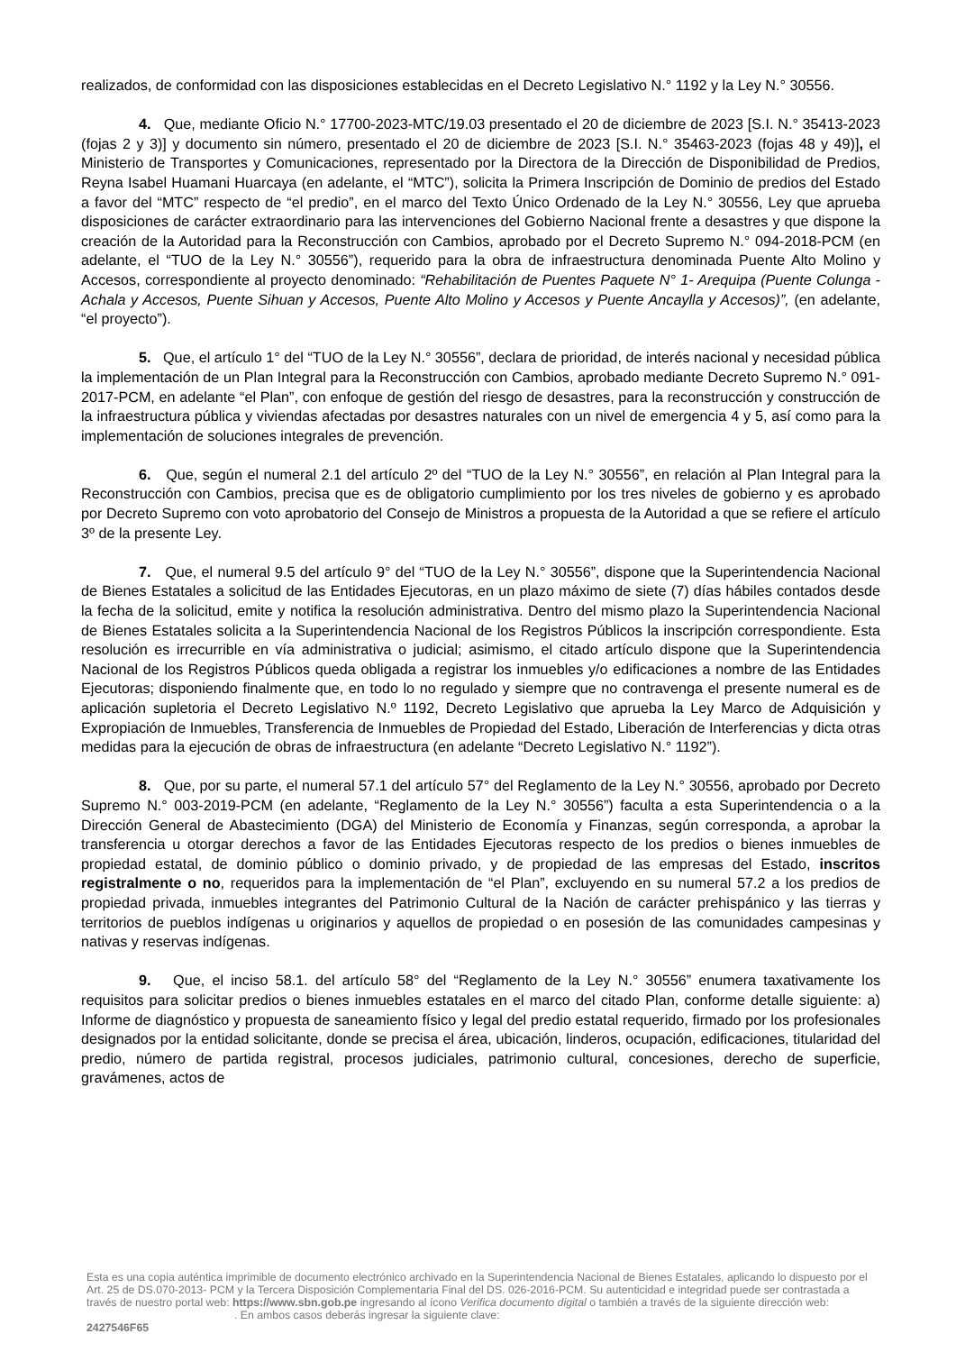realizados, de conformidad con las disposiciones establecidas en el Decreto Legislativo N.° 1192 y la Ley N.° 30556.
4. Que, mediante Oficio N.° 17700-2023-MTC/19.03 presentado el 20 de diciembre de 2023 [S.I. N.° 35413-2023 (fojas 2 y 3)] y documento sin número, presentado el 20 de diciembre de 2023 [S.I. N.° 35463-2023 (fojas 48 y 49)], el Ministerio de Transportes y Comunicaciones, representado por la Directora de la Dirección de Disponibilidad de Predios, Reyna Isabel Huamani Huarcaya (en adelante, el “MTC”), solicita la Primera Inscripción de Dominio de predios del Estado a favor del “MTC” respecto de “el predio”, en el marco del Texto Único Ordenado de la Ley N.° 30556, Ley que aprueba disposiciones de carácter extraordinario para las intervenciones del Gobierno Nacional frente a desastres y que dispone la creación de la Autoridad para la Reconstrucción con Cambios, aprobado por el Decreto Supremo N.° 094-2018-PCM (en adelante, el “TUO de la Ley N.° 30556”), requerido para la obra de infraestructura denominada Puente Alto Molino y Accesos, correspondiente al proyecto denominado: “Rehabilitación de Puentes Paquete N° 1- Arequipa (Puente Colunga - Achala y Accesos, Puente Sihuan y Accesos, Puente Alto Molino y Accesos y Puente Ancaylla y Accesos)”, (en adelante, “el proyecto”).
5. Que, el artículo 1° del “TUO de la Ley N.° 30556”, declara de prioridad, de interés nacional y necesidad pública la implementación de un Plan Integral para la Reconstrucción con Cambios, aprobado mediante Decreto Supremo N.° 091-2017-PCM, en adelante “el Plan”, con enfoque de gestión del riesgo de desastres, para la reconstrucción y construcción de la infraestructura pública y viviendas afectadas por desastres naturales con un nivel de emergencia 4 y 5, así como para la implementación de soluciones integrales de prevención.
6. Que, según el numeral 2.1 del artículo 2º del “TUO de la Ley N.° 30556”, en relación al Plan Integral para la Reconstrucción con Cambios, precisa que es de obligatorio cumplimiento por los tres niveles de gobierno y es aprobado por Decreto Supremo con voto aprobatorio del Consejo de Ministros a propuesta de la Autoridad a que se refiere el artículo 3º de la presente Ley.
7. Que, el numeral 9.5 del artículo 9° del “TUO de la Ley N.° 30556”, dispone que la Superintendencia Nacional de Bienes Estatales a solicitud de las Entidades Ejecutoras, en un plazo máximo de siete (7) días hábiles contados desde la fecha de la solicitud, emite y notifica la resolución administrativa. Dentro del mismo plazo la Superintendencia Nacional de Bienes Estatales solicita a la Superintendencia Nacional de los Registros Públicos la inscripción correspondiente. Esta resolución es irrecurrible en vía administrativa o judicial; asimismo, el citado artículo dispone que la Superintendencia Nacional de los Registros Públicos queda obligada a registrar los inmuebles y/o edificaciones a nombre de las Entidades Ejecutoras; disponiendo finalmente que, en todo lo no regulado y siempre que no contravenga el presente numeral es de aplicación supletoria el Decreto Legislativo N.º 1192, Decreto Legislativo que aprueba la Ley Marco de Adquisición y Expropiación de Inmuebles, Transferencia de Inmuebles de Propiedad del Estado, Liberación de Interferencias y dicta otras medidas para la ejecución de obras de infraestructura (en adelante “Decreto Legislativo N.° 1192”).
8. Que, por su parte, el numeral 57.1 del artículo 57° del Reglamento de la Ley N.° 30556, aprobado por Decreto Supremo N.° 003-2019-PCM (en adelante, “Reglamento de la Ley N.° 30556”) faculta a esta Superintendencia o a la Dirección General de Abastecimiento (DGA) del Ministerio de Economía y Finanzas, según corresponda, a aprobar la transferencia u otorgar derechos a favor de las Entidades Ejecutoras respecto de los predios o bienes inmuebles de propiedad estatal, de dominio público o dominio privado, y de propiedad de las empresas del Estado, inscritos registralmente o no, requeridos para la implementación de “el Plan”, excluyendo en su numeral 57.2 a los predios de propiedad privada, inmuebles integrantes del Patrimonio Cultural de la Nación de carácter prehispánico y las tierras y territorios de pueblos indígenas u originarios y aquellos de propiedad o en posesión de las comunidades campesinas y nativas y reservas indígenas.
9. Que, el inciso 58.1. del artículo 58° del “Reglamento de la Ley N.° 30556” enumera taxativamente los requisitos para solicitar predios o bienes inmuebles estatales en el marco del citado Plan, conforme detalle siguiente: a) Informe de diagnóstico y propuesta de saneamiento físico y legal del predio estatal requerido, firmado por los profesionales designados por la entidad solicitante, donde se precisa el área, ubicación, linderos, ocupación, edificaciones, titularidad del predio, número de partida registral, procesos judiciales, patrimonio cultural, concesiones, derecho de superficie, gravámenes, actos de
Esta es una copia auténtica imprimible de documento electrónico archivado en la Superintendencia Nacional de Bienes Estatales, aplicando lo dispuesto por el Art. 25 de DS.070-2013- PCM y la Tercera Disposición Complementaria Final del DS. 026-2016-PCM. Su autenticidad e integridad puede ser contrastada a través de nuestro portal web: https://www.sbn.gob.pe ingresando al ícono Verifica documento digital o también a través de la siguiente dirección web: . En ambos casos deberás ingresar la siguiente clave:
2427546F65